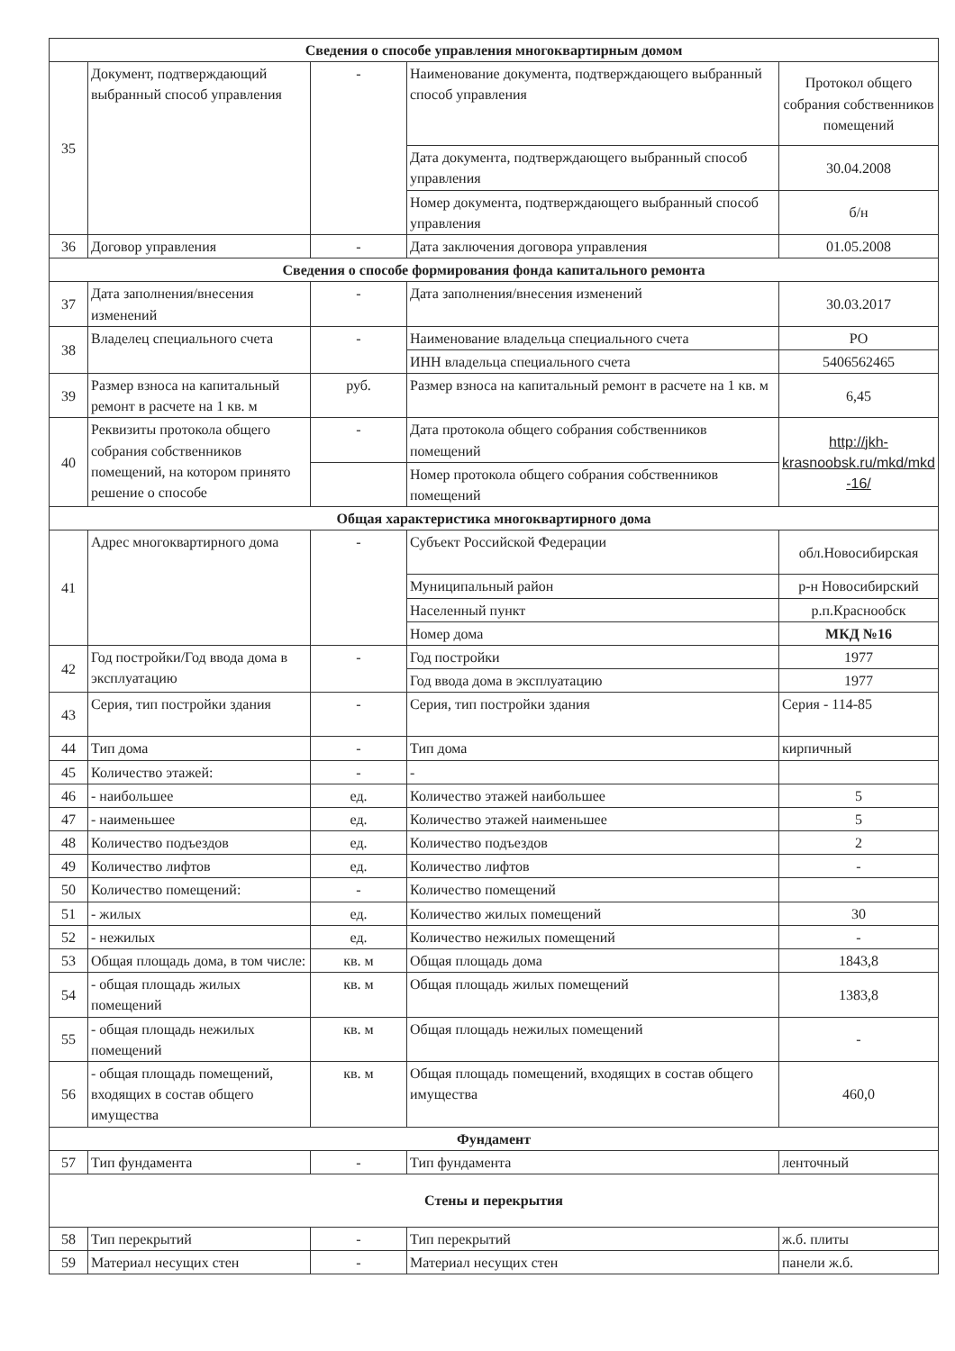| Сведения о способе управления многоквартирным домом | | | | |
| --- | --- | --- | --- | --- |
| 35 | Документ, подтверждающий выбранный способ управления | - | Наименование документа, подтверждающего выбранный способ управления | Протокол общего собрания собственников помещений |
| | | | Дата документа, подтверждающего выбранный способ управления | 30.04.2008 |
| | | | Номер документа, подтверждающего выбранный способ управления | б/н |
| 36 | Договор управления | - | Дата заключения договора управления | 01.05.2008 |
| Сведения о способе формирования фонда капитального ремонта | | | | |
| 37 | Дата заполнения/внесения изменений | - | Дата заполнения/внесения изменений | 30.03.2017 |
| 38 | Владелец специального счета | - | Наименование владельца специального счета | РО |
| | | | ИНН владельца специального счета | 5406562465 |
| 39 | Размер взноса на капитальный ремонт в расчете на 1 кв. м | руб. | Размер взноса на капитальный ремонт в расчете на 1 кв. м | 6,45 |
| 40 | Реквизиты протокола общего собрания собственников помещений, на котором принято решение о способе | - | Дата протокола общего собрания собственников помещений | http://jkh-krasnoobsk.ru/mkd/mkd -16/ |
| | | | Номер протокола общего собрания собственников помещений | |
| Общая характеристика многоквартирного дома | | | | |
| 41 | Адрес многоквартирного дома | - | Субъект Российской Федерации | обл.Новосибирская |
| | | | Муниципальный район | р-н Новосибирский |
| | | | Населенный пункт | р.п.Краснообск |
| | | | Номер дома | МКД №16 |
| 42 | Год постройки/Год ввода дома в эксплуатацию | - | Год постройки | 1977 |
| | | | Год ввода дома в эксплуатацию | 1977 |
| 43 | Серия, тип постройки здания | - | Серия, тип постройки здания | Серия - 114-85 |
| 44 | Тип дома | - | Тип дома | кирпичный |
| 45 | Количество этажей: | - | - | |
| 46 | - наибольшее | ед. | Количество этажей наибольшее | 5 |
| 47 | - наименьшее | ед. | Количество этажей наименьшее | 5 |
| 48 | Количество подъездов | ед. | Количество подъездов | 2 |
| 49 | Количество лифтов | ед. | Количество лифтов | - |
| 50 | Количество помещений: | - | Количество помещений | |
| 51 | - жилых | ед. | Количество жилых помещений | 30 |
| 52 | - нежилых | ед. | Количество нежилых помещений | - |
| 53 | Общая площадь дома, в том числе: | кв. м | Общая площадь дома | 1843,8 |
| 54 | - общая площадь жилых помещений | кв. м | Общая площадь жилых помещений | 1383,8 |
| 55 | - общая площадь нежилых помещений | кв. м | Общая площадь нежилых помещений | - |
| 56 | - общая площадь помещений, входящих в состав общего имущества | кв. м | Общая площадь помещений, входящих в состав общего имущества | 460,0 |
| Фундамент | | | | |
| 57 | Тип фундамента | - | Тип фундамента | ленточный |
| Стены и перекрытия | | | | |
| 58 | Тип перекрытий | - | Тип перекрытий | ж.б. плиты |
| 59 | Материал несущих стен | - | Материал несущих стен | панели ж.б. |